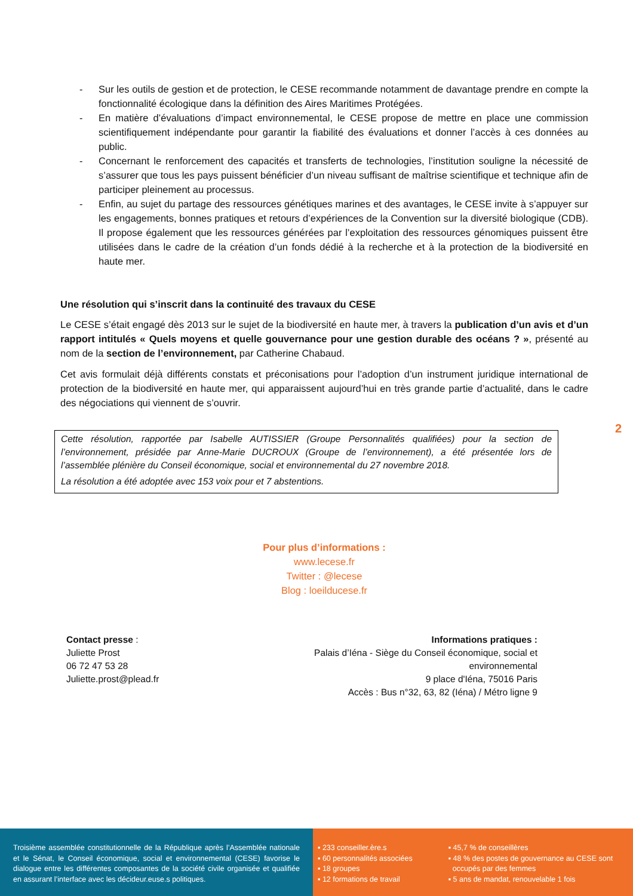- Sur les outils de gestion et de protection, le CESE recommande notamment de davantage prendre en compte la fonctionnalité écologique dans la définition des Aires Maritimes Protégées.
- En matière d’évaluations d’impact environnemental, le CESE propose de mettre en place une commission scientifiquement indépendante pour garantir la fiabilité des évaluations et donner l’accès à ces données au public.
- Concernant le renforcement des capacités et transferts de technologies, l’institution souligne la nécessité de s’assurer que tous les pays puissent bénéficier d’un niveau suffisant de maîtrise scientifique et technique afin de participer pleinement au processus.
- Enfin, au sujet du partage des ressources génétiques marines et des avantages, le CESE invite à s’appuyer sur les engagements, bonnes pratiques et retours d’expériences de la Convention sur la diversité biologique (CDB). Il propose également que les ressources générées par l’exploitation des ressources génomiques puissent être utilisées dans le cadre de la création d’un fonds dédié à la recherche et à la protection de la biodiversité en haute mer.
Une résolution qui s’inscrit dans la continuité des travaux du CESE
Le CESE s’était engagé dès 2013 sur le sujet de la biodiversité en haute mer, à travers la publication d’un avis et d’un rapport intitulés « Quels moyens et quelle gouvernance pour une gestion durable des océans ? », présenté au nom de la section de l’environnement, par Catherine Chabaud.
Cet avis formulait déjà différents constats et préconisations pour l’adoption d’un instrument juridique international de protection de la biodiversité en haute mer, qui apparaissent aujourd’hui en très grande partie d’actualité, dans le cadre des négociations qui viennent de s’ouvrir.
Cette résolution, rapportée par Isabelle AUTISSIER (Groupe Personnalités qualifiées) pour la section de l’environnement, présidée par Anne-Marie DUCROUX (Groupe de l’environnement), a été présentée lors de l’assemblée plénière du Conseil économique, social et environnemental du 27 novembre 2018.
La résolution a été adoptée avec 153 voix pour et 7 abstentions.
Pour plus d’informations :
www.lecese.fr
Twitter : @lecese
Blog : loeilducese.fr
Contact presse :
Juliette Prost
06 72 47 53 28
Juliette.prost@plead.fr
Informations pratiques :
Palais d’Iéna - Siège du Conseil économique, social et environnemental
9 place d'Iéna, 75016 Paris
Accès : Bus n°32, 63, 82 (Iéna) / Métro ligne 9
2
Troisième assemblée constitutionnelle de la République après l’Assemblée nationale et le Sénat, le Conseil économique, social et environnemental (CESE) favorise le dialogue entre les différentes composantes de la société civile organisée et qualifiée en assurant l’interface avec les décideur.euse.s politiques.
▪ 233 conseiller.ère.s
▪ 60 personnalités associées
▪ 18 groupes
▪ 12 formations de travail
▪ 45,7 % de conseillères
▪ 48 % des postes de gouvernance au CESE sont
occupés par des femmes
▪ 5 ans de mandat, renouvelable 1 fois